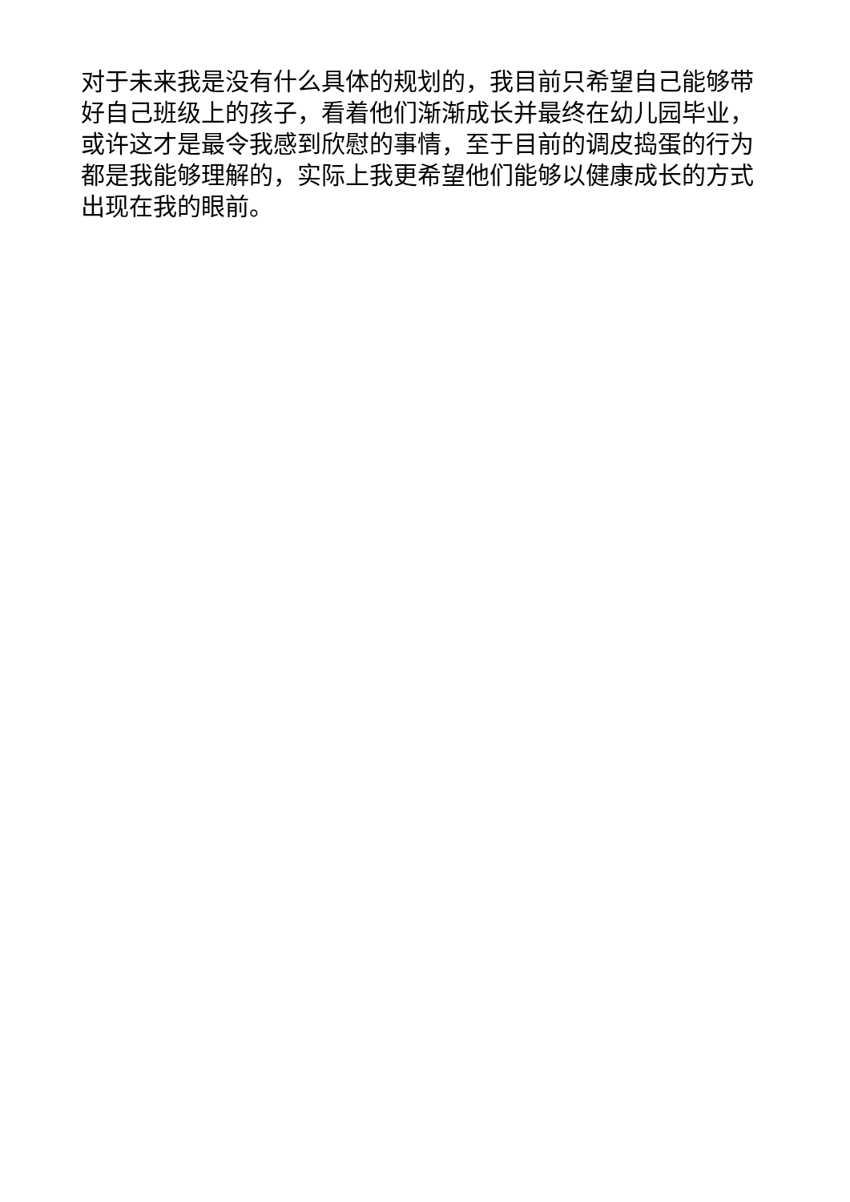对于未来我是没有什么具体的规划的，我目前只希望自己能够带好自己班级上的孩子，看着他们渐渐成长并最终在幼儿园毕业，或许这才是最令我感到欣慰的事情，至于目前的调皮捣蛋的行为都是我能够理解的，实际上我更希望他们能够以健康成长的方式出现在我的眼前。